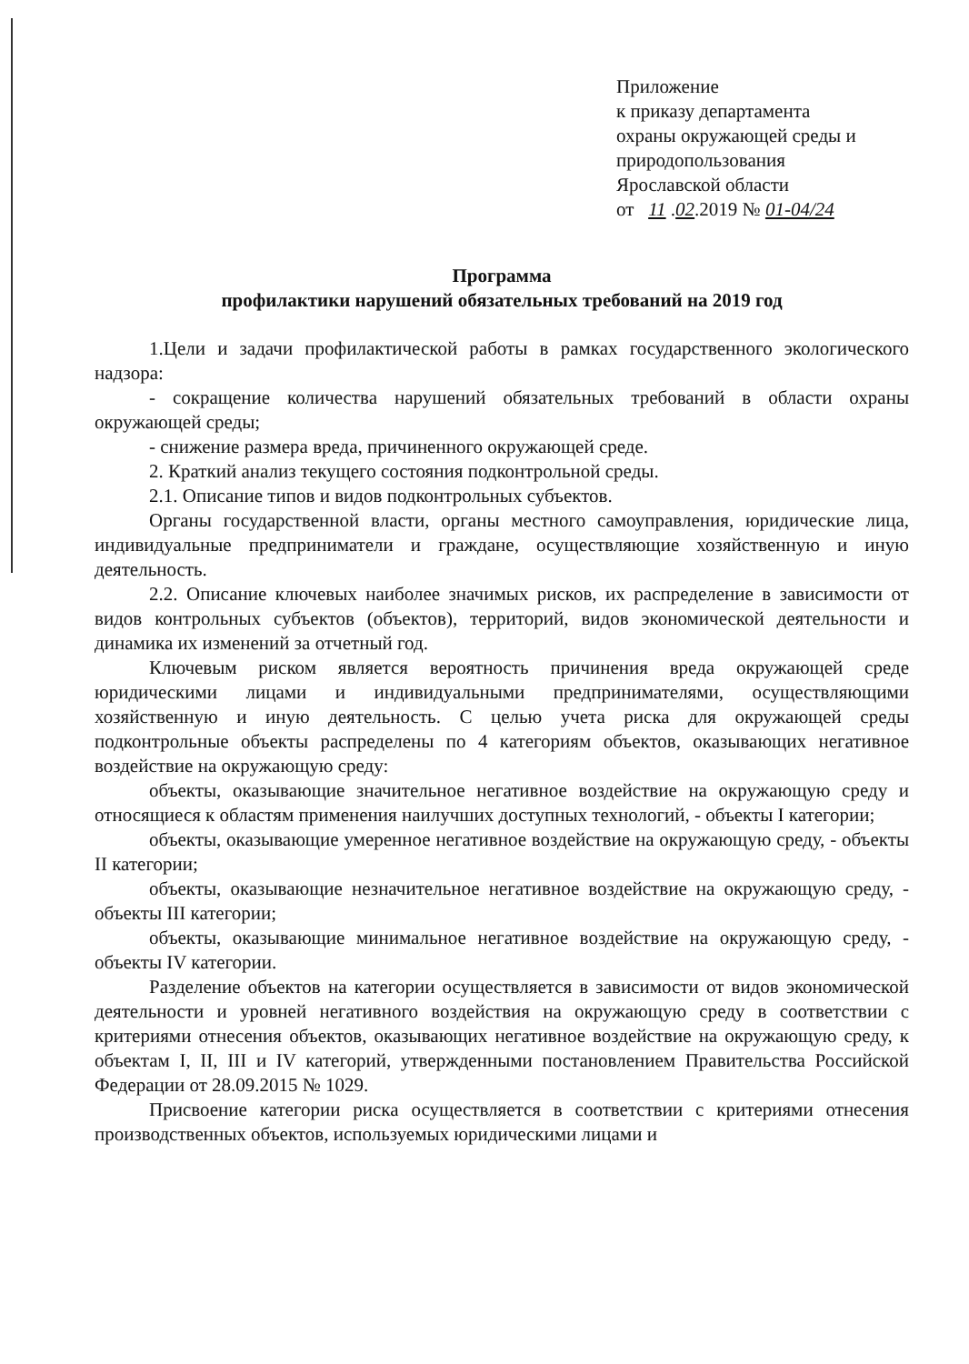Приложение
к приказу департамента
охраны окружающей среды и
природопользования
Ярославской области
от 11 .02.2019 № 01-04/24
Программа
профилактики нарушений обязательных требований на 2019 год
1.Цели и задачи профилактической работы в рамках государственного экологического надзора:
- сокращение количества нарушений обязательных требований в области охраны окружающей среды;
- снижение размера вреда, причиненного окружающей среде.
2. Краткий анализ текущего состояния подконтрольной среды.
2.1. Описание типов и видов подконтрольных субъектов.
Органы государственной власти, органы местного самоуправления, юридические лица, индивидуальные предприниматели и граждане, осуществляющие хозяйственную и иную деятельность.
2.2. Описание ключевых наиболее значимых рисков, их распределение в зависимости от видов контрольных субъектов (объектов), территорий, видов экономической деятельности и динамика их изменений за отчетный год.
Ключевым риском является вероятность причинения вреда окружающей среде юридическими лицами и индивидуальными предпринимателями, осуществляющими хозяйственную и иную деятельность. С целью учета риска для окружающей среды подконтрольные объекты распределены по 4 категориям объектов, оказывающих негативное воздействие на окружающую среду:
объекты, оказывающие значительное негативное воздействие на окружающую среду и относящиеся к областям применения наилучших доступных технологий, - объекты I категории;
объекты, оказывающие умеренное негативное воздействие на окружающую среду, - объекты II категории;
объекты, оказывающие незначительное негативное воздействие на окружающую среду, - объекты III категории;
объекты, оказывающие минимальное негативное воздействие на окружающую среду, - объекты IV категории.
Разделение объектов на категории осуществляется в зависимости от видов экономической деятельности и уровней негативного воздействия на окружающую среду в соответствии с критериями отнесения объектов, оказывающих негативное воздействие на окружающую среду, к объектам I, II, III и IV категорий, утвержденными постановлением Правительства Российской Федерации от 28.09.2015 № 1029.
Присвоение категории риска осуществляется в соответствии с критериями отнесения производственных объектов, используемых юридическими лицами и